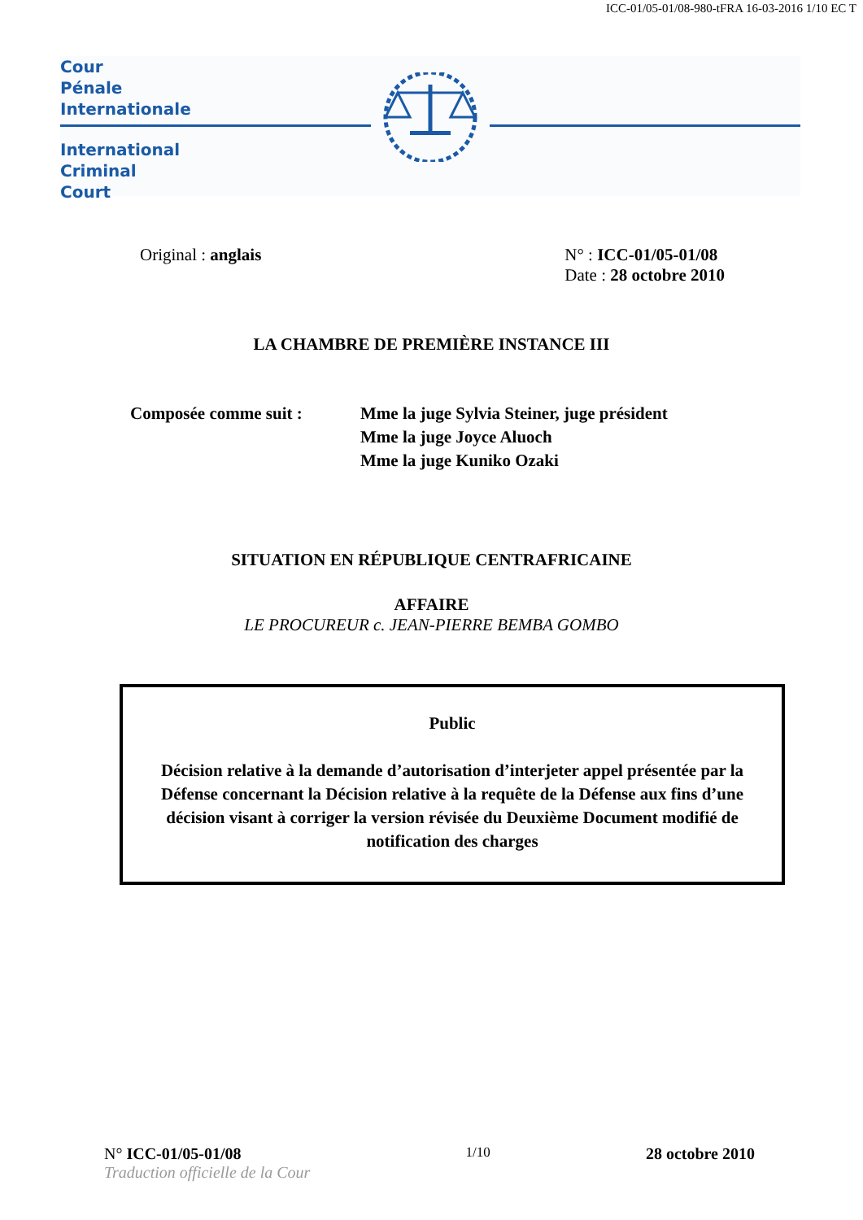ICC-01/05-01/08-980-tFRA 16-03-2016 1/10 EC T
Cour
Pénale
Internationale
International
Criminal
Court
Original : anglais N° : ICC-01/05-01/08
Date : 28 octobre 2010
LA CHAMBRE DE PREMIÈRE INSTANCE III
Composée comme suit : Mme la juge Sylvia Steiner, juge président
Mme la juge Joyce Aluoch
Mme la juge Kuniko Ozaki
SITUATION EN RÉPUBLIQUE CENTRAFRICAINE
AFFAIRE
LE PROCUREUR c. JEAN-PIERRE BEMBA GOMBO
Public
Décision relative à la demande d’autorisation d’interjeter appel présentée par la Défense concernant la Décision relative à la requête de la Défense aux fins d’une décision visant à corriger la version révisée du Deuxième Document modifié de notification des charges
N° ICC-01/05-01/08
Traduction officielle de la Cour
1/10
28 octobre 2010